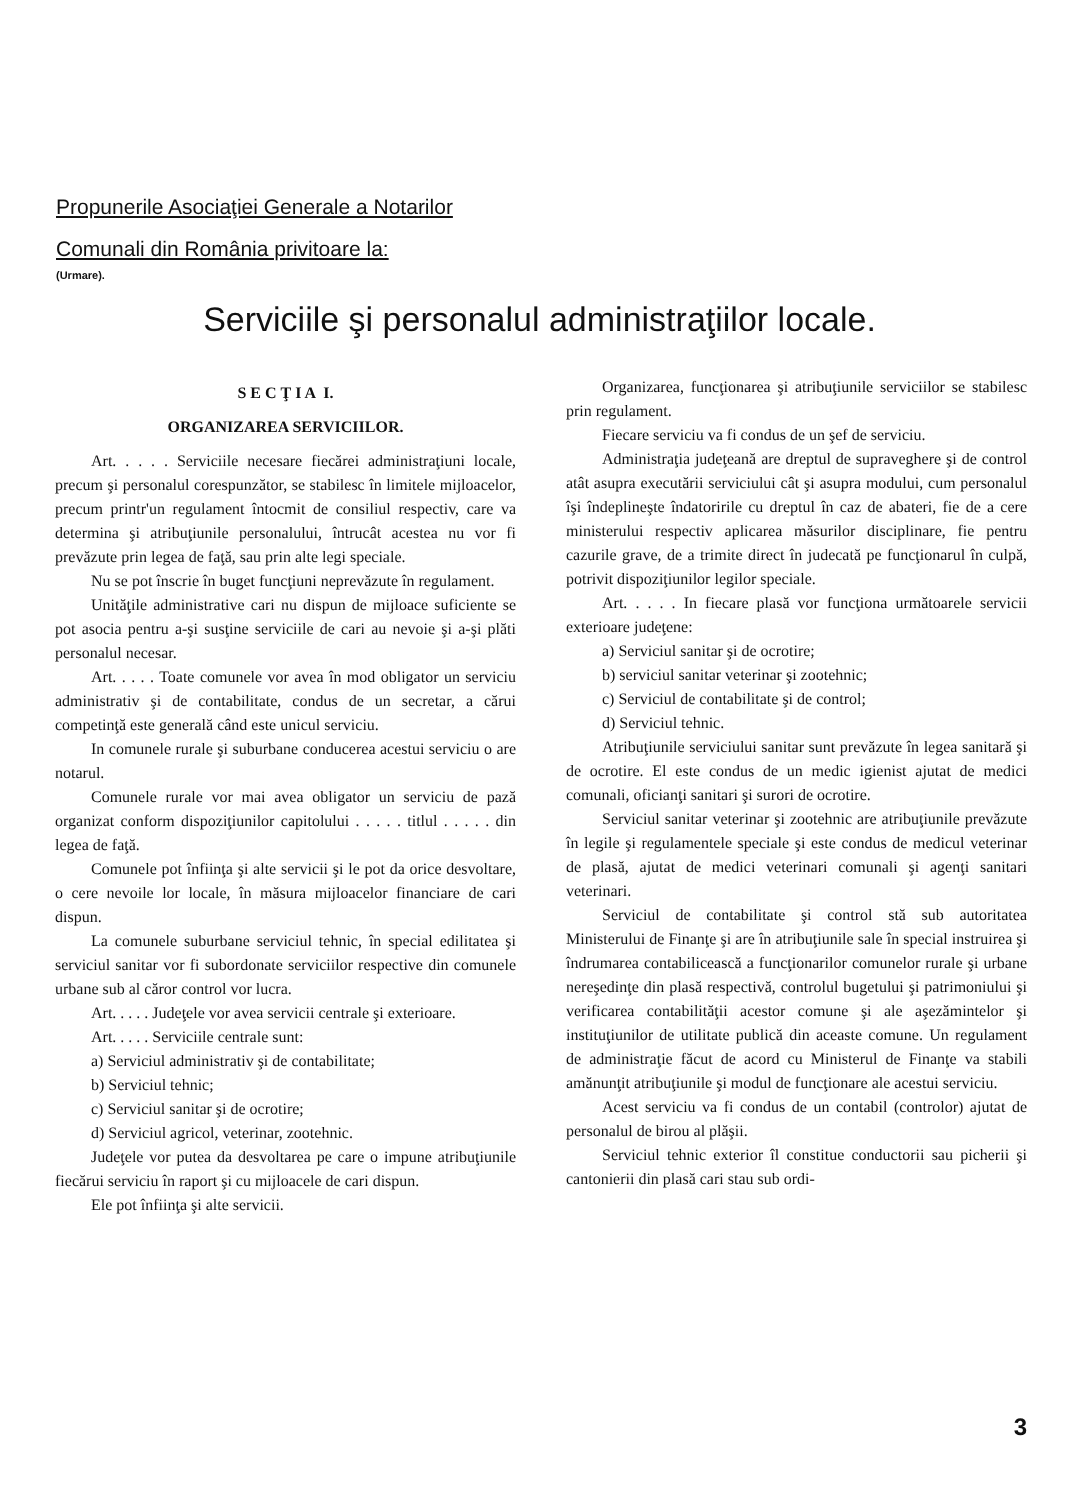Propunerile Asociaţiei Generale a Notarilor
Comunali din România privitoare la:
(Urmare).
Serviciile şi personalul administraţiilor locale.
S E C Ţ I A I.
ORGANIZAREA SERVICIILOR.
Art. . . . . Serviciile necesare fiecărei administraţiuni locale, precum şi personalul corespunzător, se stabilesc în limitele mijloacelor, precum printr'un regulament întocmit de consiliul respectiv, care va determina şi atribuţiunile personalului, întrucât acestea nu vor fi prevăzute prin legea de faţă, sau prin alte legi speciale.
Nu se pot înscrie în buget funcţiuni neprevăzute în regulament.
Unităţile administrative cari nu dispun de mijloace suficiente se pot asocia pentru a-şi susţine serviciile de cari au nevoie şi a-şi plăti personalul necesar.
Art. . . . . Toate comunele vor avea în mod obligator un serviciu administrativ şi de contabilitate, condus de un secretar, a cărui competinţă este generală când este unicul serviciu.
In comunele rurale şi suburbane conducerea acestui serviciu o are notarul.
Comunele rurale vor mai avea obligator un serviciu de pază organizat conform dispoziţiunilor capitolului . . . . . titlul . . . . . din legea de faţă.
Comunele pot înfiinţa şi alte servicii şi le pot da orice desvoltare, o cere nevoile lor locale, în măsura mijloacelor financiare de cari dispun.
La comunele suburbane serviciul tehnic, în special edilitatea şi serviciul sanitar vor fi subordonate serviciilor respective din comunele urbane sub al căror control vor lucra.
Art. . . . . Judeţele vor avea servicii centrale şi exterioare.
Art. . . . . Serviciile centrale sunt:
a) Serviciul administrativ şi de contabilitate;
b) Serviciul tehnic;
c) Serviciul sanitar şi de ocrotire;
d) Serviciul agricol, veterinar, zootehnic.
Judeţele vor putea da desvoltarea pe care o impune atribuţiunile fiecărui serviciu în raport şi cu mijloacele de cari dispun.
Ele pot înfiinţa şi alte servicii.
Organizarea, funcţionarea şi atribuţiunile serviciilor se stabilesc prin regulament.
Fiecare serviciu va fi condus de un şef de serviciu.
Administraţia judeţeană are dreptul de supraveghere şi de control atât asupra executării serviciului cât şi asupra modului, cum personalul îşi îndeplineşte îndatoririle cu dreptul în caz de abateri, fie de a cere ministerului respectiv aplicarea măsurilor disciplinare, fie pentru cazurile grave, de a trimite direct în judecată pe funcţionarul în culpă, potrivit dispoziţiunilor legilor speciale.
Art. . . . . In fiecare plasă vor funcţiona următoarele servicii exterioare judeţene:
a) Serviciul sanitar şi de ocrotire;
b) serviciul sanitar veterinar şi zootehnic;
c) Serviciul de contabilitate şi de control;
d) Serviciul tehnic.
Atribuţiunile serviciului sanitar sunt prevăzute în legea sanitară şi de ocrotire. El este condus de un medic igienist ajutat de medici comunali, oficianţi sanitari şi surori de ocrotire.
Serviciul sanitar veterinar şi zootehnic are atribuţiunile prevăzute în legile şi regulamentele speciale şi este condus de medicul veterinar de plasă, ajutat de medici veterinari comunali şi agenţi sanitari veterinari.
Serviciul de contabilitate şi control stă sub autoritatea Ministerului de Finanţe şi are în atribuţiunile sale în special instruirea şi îndrumarea contabilicească a funcţionarilor comunelor rurale şi urbane nereşedinţe din plasă respectivă, controlul bugetului şi patrimoniului şi verificarea contabilităţii acestor comune şi ale aşezămintelor şi instituţiunilor de utilitate publică din aceaste comune. Un regulament de administraţie făcut de acord cu Ministerul de Finanţe va stabili amănunţit atribuţiunile şi modul de funcţionare ale acestui serviciu.
Acest serviciu va fi condus de un contabil (controlor) ajutat de personalul de birou al plăşii.
Serviciul tehnic exterior îl constitue conductorii sau picherii şi cantonierii din plasă cari stau sub ordi-
3